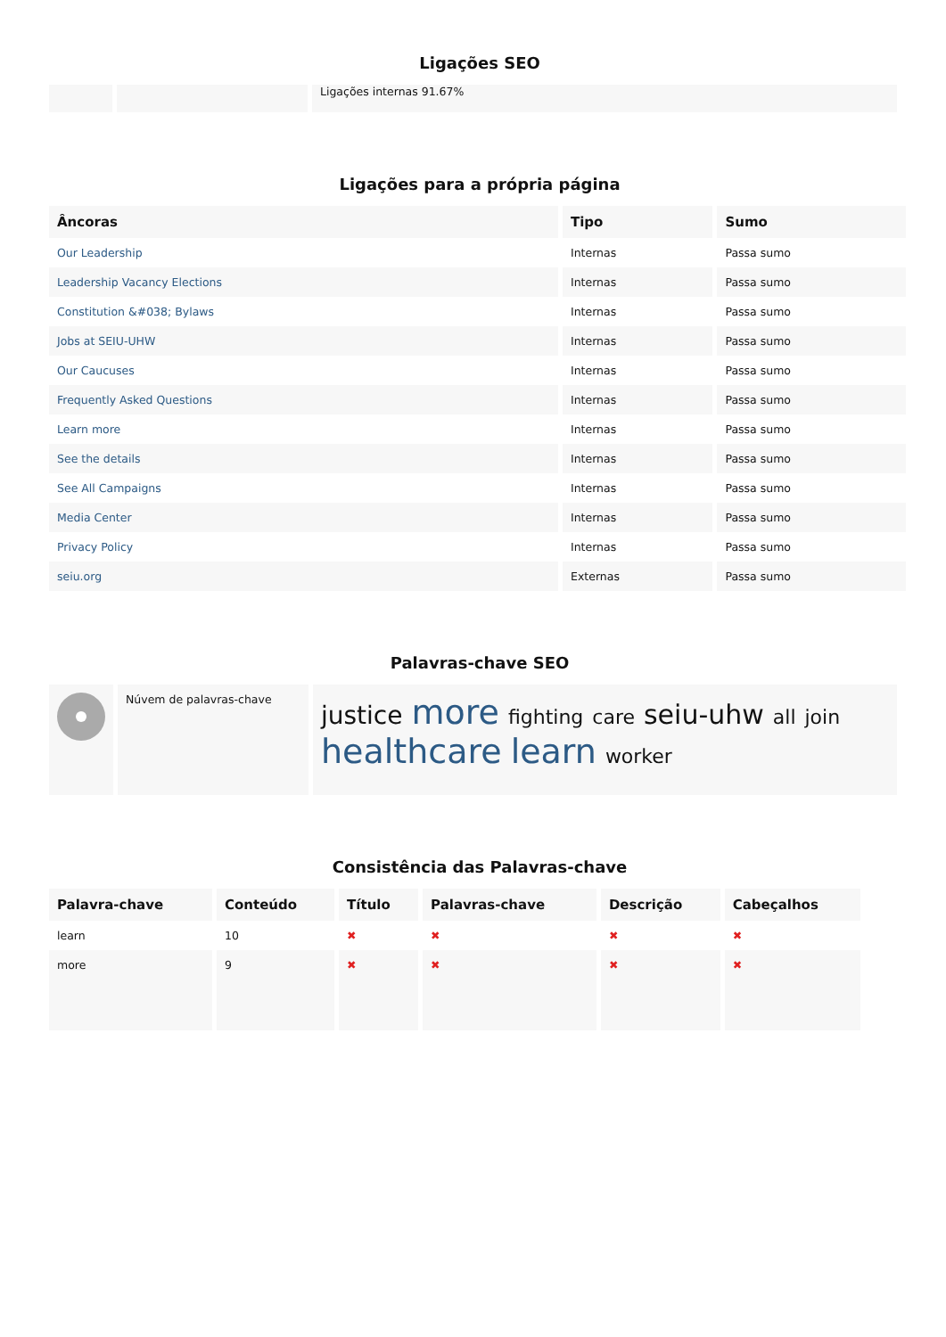Ligações SEO
| | | Ligações internas 91.67% |
Ligações para a própria página
| Âncoras | Tipo | Sumo |
| --- | --- | --- |
| Our Leadership | Internas | Passa sumo |
| Leadership Vacancy Elections | Internas | Passa sumo |
| Constitution &#038; Bylaws | Internas | Passa sumo |
| Jobs at SEIU-UHW | Internas | Passa sumo |
| Our Caucuses | Internas | Passa sumo |
| Frequently Asked Questions | Internas | Passa sumo |
| Learn more | Internas | Passa sumo |
| See the details | Internas | Passa sumo |
| See All Campaigns | Internas | Passa sumo |
| Media Center | Internas | Passa sumo |
| Privacy Policy | Internas | Passa sumo |
| seiu.org | Externas | Passa sumo |
Palavras-chave SEO
| | Núvem de palavras-chave | justice more fighting care seiu-uhw all join healthcare learn worker |
Consistência das Palavras-chave
| Palavra-chave | Conteúdo | Título | Palavras-chave | Descrição | Cabeçalhos |
| --- | --- | --- | --- | --- | --- |
| learn | 10 | ✖ | ✖ | ✖ | ✖ |
| more | 9 | ✖ | ✖ | ✖ | ✖ |